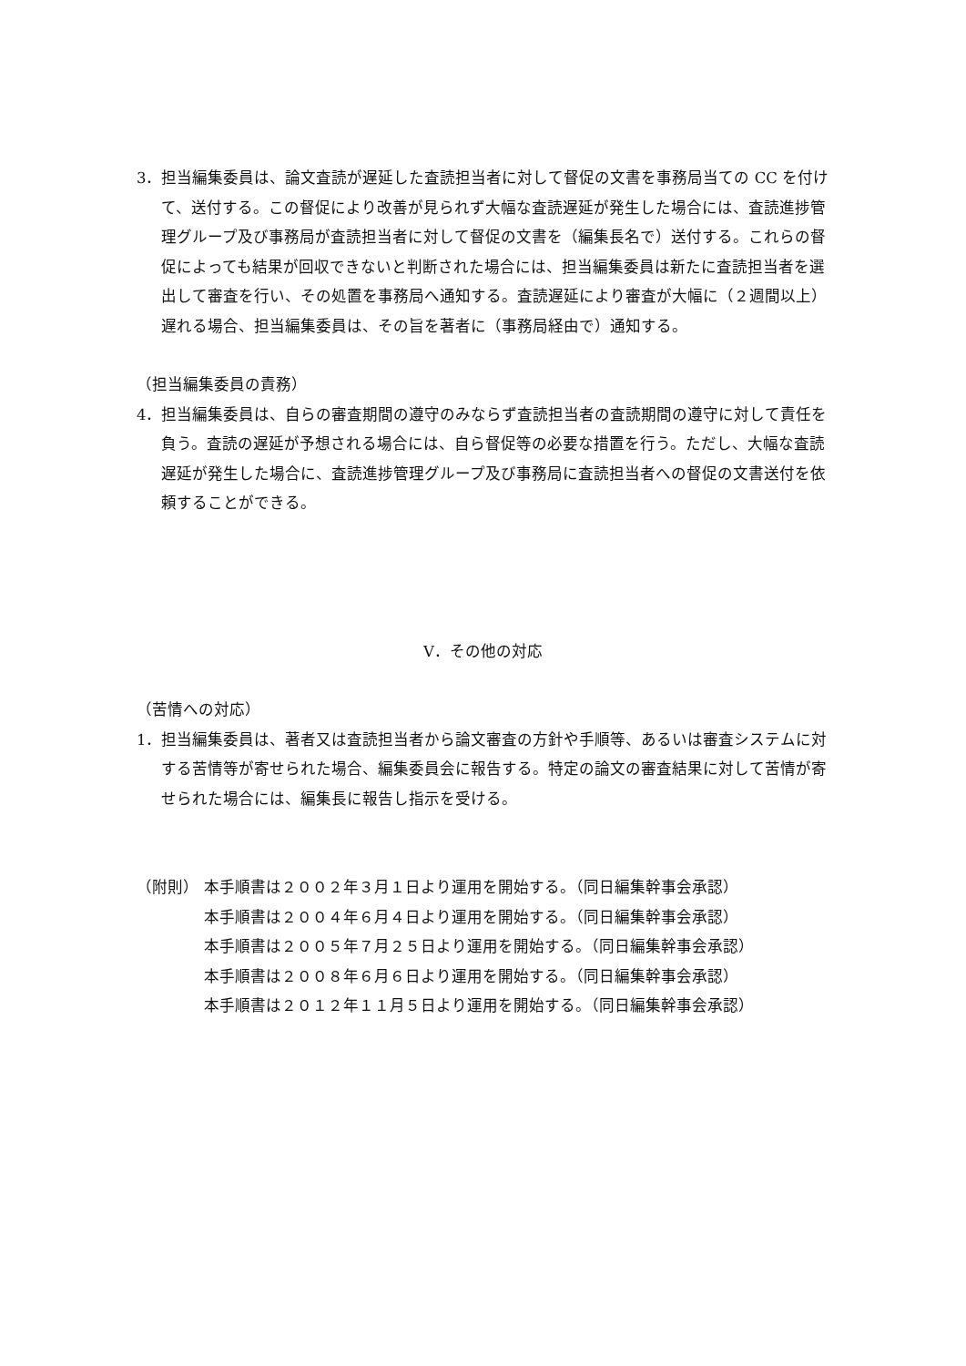3．担当編集委員は、論文査読が遅延した査読担当者に対して督促の文書を事務局当ての CC を付けて、送付する。この督促により改善が見られず大幅な査読遅延が発生した場合には、査読進捗管理グループ及び事務局が査読担当者に対して督促の文書を（編集長名で）送付する。これらの督促によっても結果が回収できないと判断された場合には、担当編集委員は新たに査読担当者を選出して審査を行い、その処置を事務局へ通知する。査読遅延により審査が大幅に（２週間以上）遅れる場合、担当編集委員は、その旨を著者に（事務局経由で）通知する。
（担当編集委員の責務）
4．担当編集委員は、自らの審査期間の遵守のみならず査読担当者の査読期間の遵守に対して責任を負う。査読の遅延が予想される場合には、自ら督促等の必要な措置を行う。ただし、大幅な査読遅延が発生した場合に、査読進捗管理グループ及び事務局に査読担当者への督促の文書送付を依頼することができる。
V．その他の対応
（苦情への対応）
1．担当編集委員は、著者又は査読担当者から論文審査の方針や手順等、あるいは審査システムに対する苦情等が寄せられた場合、編集委員会に報告する。特定の論文の審査結果に対して苦情が寄せられた場合には、編集長に報告し指示を受ける。
（附則） 本手順書は２００２年３月１日より運用を開始する。（同日編集幹事会承認）
本手順書は２００４年６月４日より運用を開始する。（同日編集幹事会承認）
本手順書は２００５年７月２５日より運用を開始する。（同日編集幹事会承認）
本手順書は２００８年６月６日より運用を開始する。（同日編集幹事会承認）
本手順書は２０１２年１１月５日より運用を開始する。（同日編集幹事会承認）